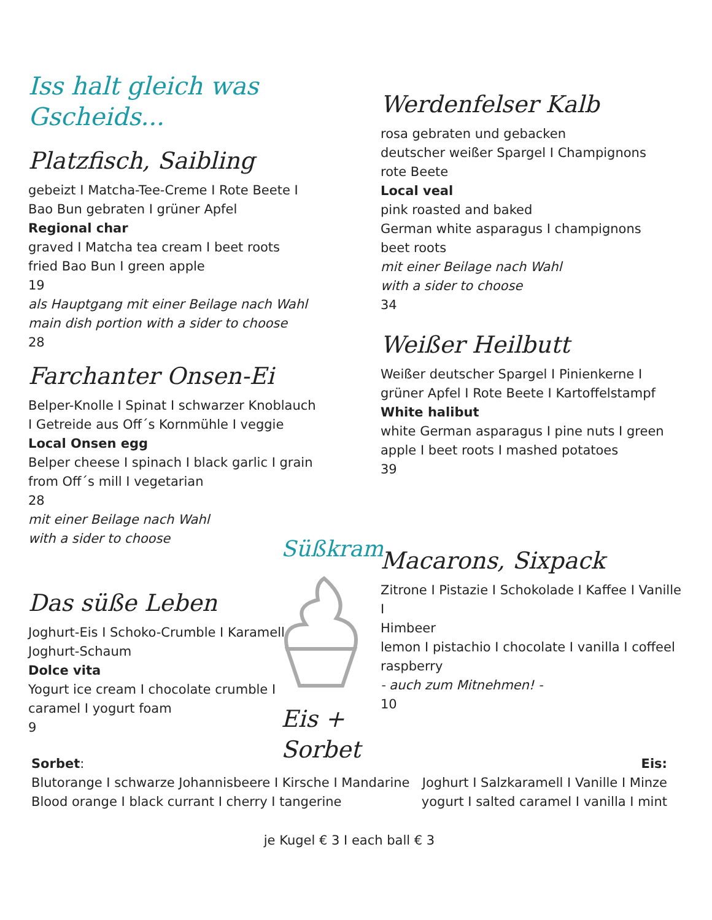Iss halt gleich was Gscheids...
Platzfisch, Saibling
gebeizt I Matcha-Tee-Creme I Rote Beete I
Bao Bun gebraten I grüner Apfel
Regional char
graved I Matcha tea cream I beet roots
fried Bao Bun I green apple
19
als Hauptgang mit einer Beilage nach Wahl
main dish portion with a sider to choose
28
Farchanter Onsen-Ei
Belper-Knolle I Spinat I schwarzer Knoblauch
I Getreide aus Off´s Kornmühle I veggie
Local Onsen egg
Belper cheese I spinach I black garlic I grain
from Off´s mill I vegetarian
28
mit einer Beilage nach Wahl
with a sider to choose
Das süße Leben
Joghurt-Eis I Schoko-Crumble I Karamell
Joghurt-Schaum
Dolce vita
Yogurt ice cream I chocolate crumble I
caramel I yogurt foam
9
Werdenfelser Kalb
rosa gebraten und gebacken
deutscher weißer Spargel I Champignons
rote Beete
Local veal
pink roasted and baked
German white asparagus I champignons
beet roots
mit einer Beilage nach Wahl
with a sider to choose
34
Weißer Heilbutt
Weißer deutscher Spargel I Pinienkerne I
grüner Apfel I Rote Beete I Kartoffelstampf
White halibut
white German asparagus I pine nuts I green
apple I beet roots I mashed potatoes
39
Macarons, Sixpack
Zitrone I Pistazie I Schokolade I Kaffee I Vanille I
Himbeer
lemon I pistachio I chocolate I vanilla I coffeel
raspberry
- auch zum Mitnehmen! -
10
Süßkram
Eis + Sorbet
Sorbet:
Blutorange I schwarze Johannisbeere I Kirsche I Mandarine
Blood orange I black currant I cherry I tangerine
Eis:
Joghurt I Salzkaramell I Vanille I Minze
yogurt I salted caramel I vanilla I mint
je Kugel € 3 I each ball € 3